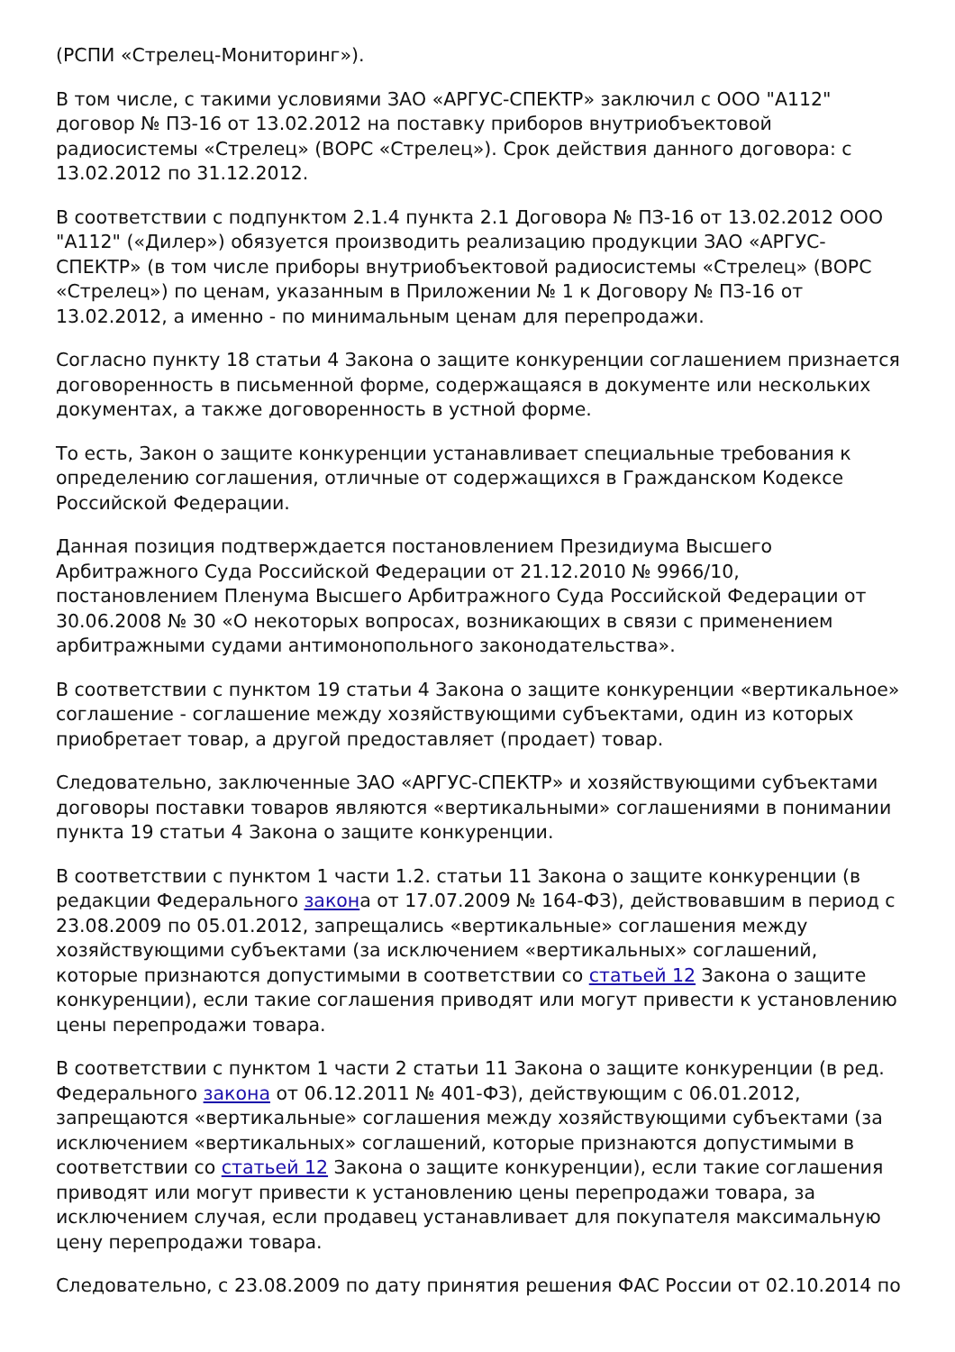(РСПИ «Стрелец-Мониторинг»).
В том числе, с такими условиями ЗАО «АРГУС-СПЕКТР» заключил с ООО "А112" договор № ПЗ-16 от 13.02.2012 на поставку приборов внутриобъектовой радиосистемы «Стрелец» (ВОРС «Стрелец»). Срок действия данного договора: с 13.02.2012 по 31.12.2012.
В соответствии с подпунктом 2.1.4 пункта 2.1 Договора № ПЗ-16 от 13.02.2012 ООО "А112" («Дилер») обязуется производить реализацию продукции ЗАО «АРГУС-СПЕКТР» (в том числе приборы внутриобъектовой радиосистемы «Стрелец» (ВОРС «Стрелец») по ценам, указанным в Приложении № 1 к Договору № ПЗ-16 от 13.02.2012, а именно - по минимальным ценам для перепродажи.
Согласно пункту 18 статьи 4 Закона о защите конкуренции соглашением признается договоренность в письменной форме, содержащаяся в документе или нескольких документах, а также договоренность в устной форме.
То есть, Закон о защите конкуренции устанавливает специальные требования к определению соглашения, отличные от содержащихся в Гражданском Кодексе Российской Федерации.
Данная позиция подтверждается постановлением Президиума Высшего Арбитражного Суда Российской Федерации от 21.12.2010 № 9966/10, постановлением Пленума Высшего Арбитражного Суда Российской Федерации от 30.06.2008 № 30 «О некоторых вопросах, возникающих в связи с применением арбитражными судами антимонопольного законодательства».
В соответствии с пунктом 19 статьи 4 Закона о защите конкуренции «вертикальное» соглашение - соглашение между хозяйствующими субъектами, один из которых приобретает товар, а другой предоставляет (продает) товар.
Следовательно, заключенные ЗАО «АРГУС-СПЕКТР» и хозяйствующими субъектами договоры поставки товаров являются «вертикальными» соглашениями в понимании пункта 19 статьи 4 Закона о защите конкуренции.
В соответствии с пунктом 1 части 1.2. статьи 11 Закона о защите конкуренции (в редакции Федерального закона от 17.07.2009 № 164-ФЗ), действовавшим в период с 23.08.2009 по 05.01.2012, запрещались «вертикальные» соглашения между хозяйствующими субъектами (за исключением «вертикальных» соглашений, которые признаются допустимыми в соответствии со статьей 12 Закона о защите конкуренции), если такие соглашения приводят или могут привести к установлению цены перепродажи товара.
В соответствии с пунктом 1 части 2 статьи 11 Закона о защите конкуренции (в ред. Федерального закона от 06.12.2011 № 401-ФЗ), действующим с 06.01.2012, запрещаются «вертикальные» соглашения между хозяйствующими субъектами (за исключением «вертикальных» соглашений, которые признаются допустимыми в соответствии со статьей 12 Закона о защите конкуренции), если такие соглашения приводят или могут привести к установлению цены перепродажи товара, за исключением случая, если продавец устанавливает для покупателя максимальную цену перепродажи товара.
Следовательно, с 23.08.2009 по дату принятия решения ФАС России от 02.10.2014 по